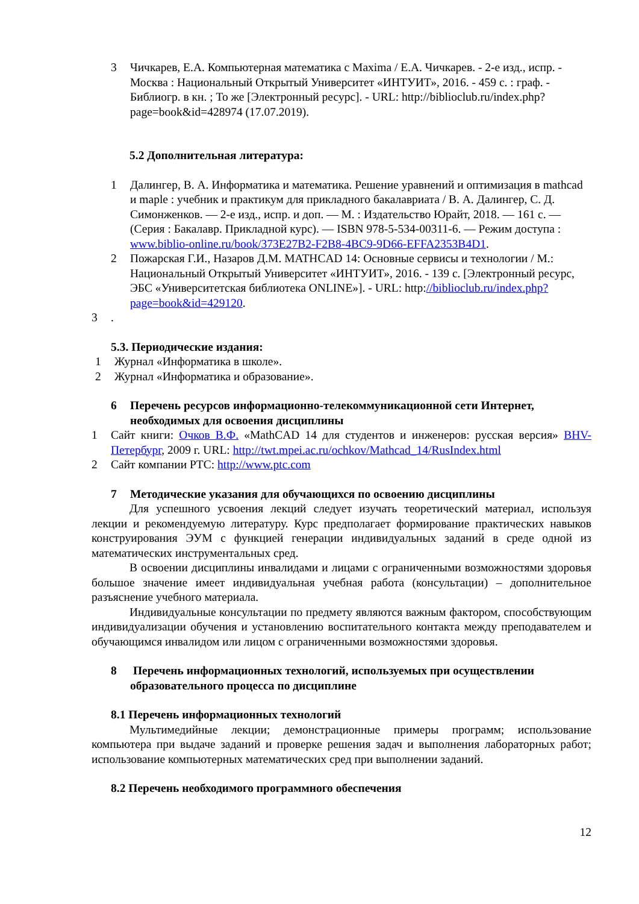3 Чичкарев, Е.А. Компьютерная математика с Maxima / Е.А. Чичкарев. - 2-е изд., испр. - Москва : Национальный Открытый Университет «ИНТУИТ», 2016. - 459 с. : граф. - Библиогр. в кн. ; То же [Электронный ресурс]. - URL: http://biblioclub.ru/index.php?page=book&id=428974 (17.07.2019).
5.2 Дополнительная литература:
1 Далингер, В. А. Информатика и математика. Решение уравнений и оптимизация в mathcad и maple : учебник и практикум для прикладного бакалавриата / В. А. Далингер, С. Д. Симонженков. — 2-е изд., испр. и доп. — М. : Издательство Юрайт, 2018. — 161 с. — (Серия : Бакалавр. Прикладной курс). — ISBN 978-5-534-00311-6. — Режим доступа : www.biblio-online.ru/book/373E27B2-F2B8-4BC9-9D66-EFFA2353B4D1.
2 Пожарская Г.И., Назаров Д.М. MATHCAD 14: Основные сервисы и технологии / М.: Национальный Открытый Университет «ИНТУИТ», 2016. - 139 с. [Электронный ресурс, ЭБС «Университетская библиотека ONLINE»]. - URL: http://biblioclub.ru/index.php?page=book&id=429120.
3.
5.3. Периодические издания:
1 Журнал «Информатика в школе».
2 Журнал «Информатика и образование».
6 Перечень ресурсов информационно-телекоммуникационной сети Интернет, необходимых для освоения дисциплины
1 Сайт книги: Очков В.Ф. «MathCAD 14 для студентов и инженеров: русская версия» BHV-Петербург, 2009 г. URL: http://twt.mpei.ac.ru/ochkov/Mathcad_14/RusIndex.html
2 Сайт компании PTC: http://www.ptc.com
7 Методические указания для обучающихся по освоению дисциплины
Для успешного усвоения лекций следует изучать теоретический материал, используя лекции и рекомендуемую литературу. Курс предполагает формирование практических навыков конструирования ЭУМ с функцией генерации индивидуальных заданий в среде одной из математических инструментальных сред.
В освоении дисциплины инвалидами и лицами с ограниченными возможностями здоровья большое значение имеет индивидуальная учебная работа (консультации) – дополнительное разъяснение учебного материала.
Индивидуальные консультации по предмету являются важным фактором, способствующим индивидуализации обучения и установлению воспитательного контакта между преподавателем и обучающимся инвалидом или лицом с ограниченными возможностями здоровья.
8 Перечень информационных технологий, используемых при осуществлении образовательного процесса по дисциплине
8.1 Перечень информационных технологий
Мультимедийные лекции; демонстрационные примеры программ; использование компьютера при выдаче заданий и проверке решения задач и выполнения лабораторных работ; использование компьютерных математических сред при выполнении заданий.
8.2 Перечень необходимого программного обеспечения
12